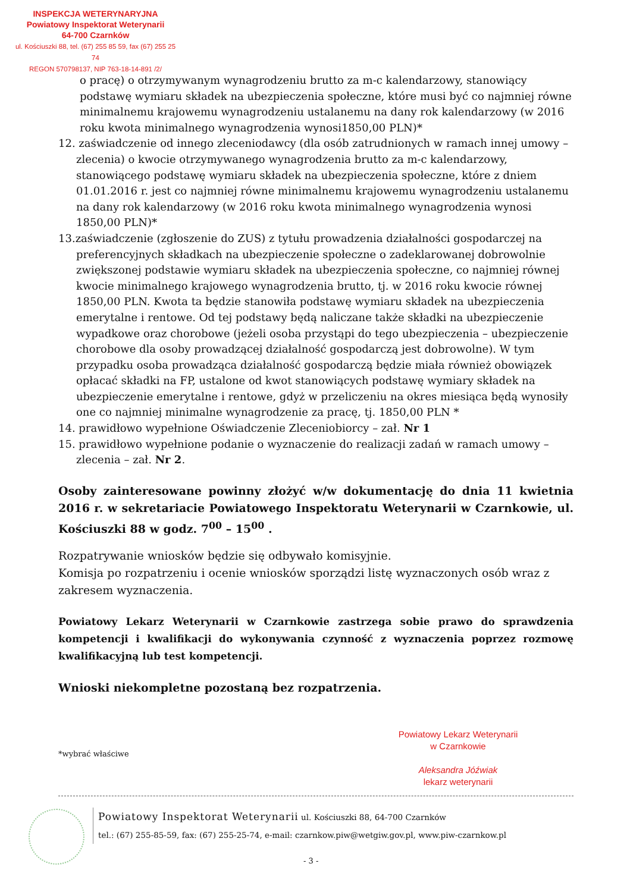INSPEKCJA WETERYNARYJNA
Powiatowy Inspektorat Weterynarii
64-700 Czarnków
ul. Kościuszki 88, tel. (67) 255 85 59, fax (67) 255 25 74
REGON 570798137, NIP 763-18-14-891 /2/
o pracę) o otrzymywanym wynagrodzeniu brutto za m-c kalendarzowy, stanowiący podstawę wymiaru składek na ubezpieczenia społeczne, które musi być co najmniej równe minimalnemu krajowemu wynagrodzeniu ustalanemu na dany rok kalendarzowy (w 2016 roku kwota minimalnego wynagrodzenia wynosi1850,00 PLN)*
12. zaświadczenie od innego zleceniodawcy (dla osób zatrudnionych w ramach innej umowy – zlecenia) o kwocie otrzymywanego wynagrodzenia brutto za m-c kalendarzowy, stanowiącego podstawę wymiaru składek na ubezpieczenia społeczne, które z dniem 01.01.2016 r. jest co najmniej równe minimalnemu krajowemu wynagrodzeniu ustalanemu na dany rok kalendarzowy (w 2016 roku kwota minimalnego wynagrodzenia wynosi 1850,00 PLN)*
13.zaświadczenie (zgłoszenie do ZUS) z tytułu prowadzenia działalności gospodarczej na preferencyjnych składkach na ubezpieczenie społeczne o zadeklarowanej dobrowolnie zwiększonej podstawie wymiaru składek na ubezpieczenia społeczne, co najmniej równej kwocie minimalnego krajowego wynagrodzenia brutto, tj. w 2016 roku kwocie równej 1850,00 PLN. Kwota ta będzie stanowiła podstawę wymiaru składek na ubezpieczenia emerytalne i rentowe. Od tej podstawy będą naliczane także składki na ubezpieczenie wypadkowe oraz chorobowe (jeżeli osoba przystąpi do tego ubezpieczenia – ubezpieczenie chorobowe dla osoby prowadzącej działalność gospodarczą jest dobrowolne). W tym przypadku osoba prowadząca działalność gospodarczą będzie miała również obowiązek opłacać składki na FP, ustalone od kwot stanowiących podstawę wymiary składek na ubezpieczenie emerytalne i rentowe, gdyż w przeliczeniu na okres miesiąca będą wynosiły one co najmniej minimalne wynagrodzenie za pracę, tj. 1850,00 PLN *
14. prawidłowo wypełnione Oświadczenie Zleceniobiorcy – zał. Nr 1
15. prawidłowo wypełnione podanie o wyznaczenie do realizacji zadań w ramach umowy – zlecenia – zał. Nr 2.
Osoby zainteresowane powinny złożyć w/w dokumentację do dnia 11 kwietnia 2016 r. w sekretariacie Powiatowego Inspektoratu Weterynarii w Czarnkowie, ul. Kościuszki 88 w godz. 7<sup>00</sup> – 15<sup>00</sup> .
Rozpatrywanie wniosków będzie się odbywało komisyjnie.
Komisja po rozpatrzeniu i ocenie wniosków sporządzi listę wyznaczonych osób wraz z zakresem wyznaczenia.
Powiatowy Lekarz Weterynarii w Czarnkowie zastrzega sobie prawo do sprawdzenia kompetencji i kwalifikacji do wykonywania czynność z wyznaczenia poprzez rozmowę kwalifikacyjną lub test kompetencji.
Wnioski niekompletne pozostaną bez rozpatrzenia.
Powiatowy Lekarz Weterynarii
w Czarnkowie
Aleksandra Jóźwiak
lekarz weterynarii
*wybrać właściwe
Powiatowy Inspektorat Weterynarii ul. Kościuszki 88, 64-700 Czarnków
tel.: (67) 255-85-59, fax: (67) 255-25-74, e-mail: czarnkow.piw@wetgiw.gov.pl, www.piw-czarnkow.pl
- 3 -